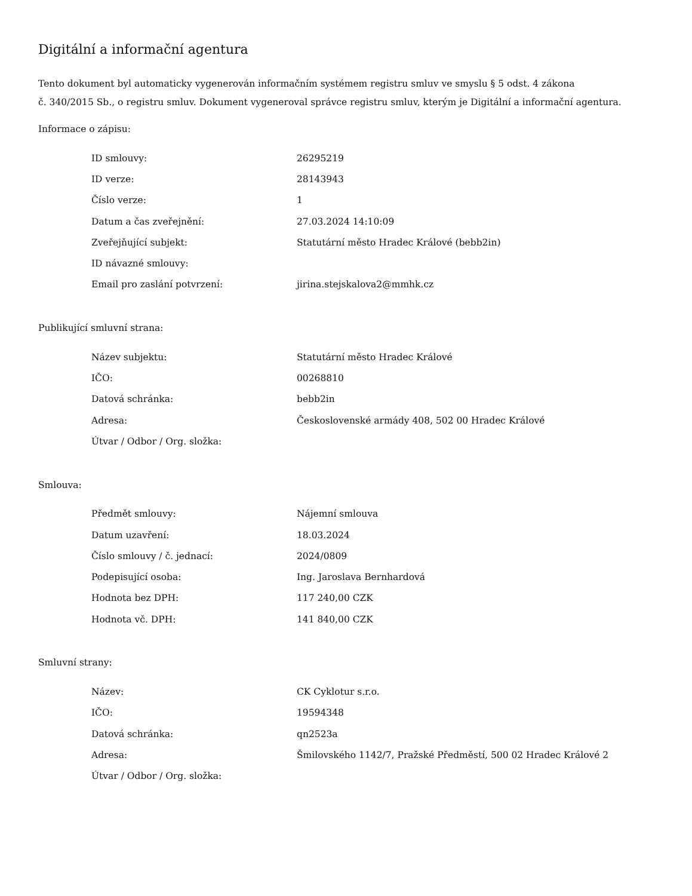Digitální a informační agentura
Tento dokument byl automaticky vygenerován informačním systémem registru smluv ve smyslu § 5 odst. 4 zákona
č. 340/2015 Sb., o registru smluv. Dokument vygeneroval správce registru smluv, kterým je Digitální a informační agentura.
Informace o zápisu:
| ID smlouvy: | 26295219 |
| ID verze: | 28143943 |
| Číslo verze: | 1 |
| Datum a čas zveřejnění: | 27.03.2024 14:10:09 |
| Zveřejňující subjekt: | Statutární město Hradec Králové (bebb2in) |
| ID návazné smlouvy: | |
| Email pro zaslání potvrzení: | jirina.stejskalova2@mmhk.cz |
Publikující smluvní strana:
| Název subjektu: | Statutární město Hradec Králové |
| IČO: | 00268810 |
| Datová schránka: | bebb2in |
| Adresa: | Československé armády 408, 502 00 Hradec Králové |
| Útvar / Odbor / Org. složka: | |
Smlouva:
| Předmět smlouvy: | Nájemní smlouva |
| Datum uzavření: | 18.03.2024 |
| Číslo smlouvy / č. jednací: | 2024/0809 |
| Podepisující osoba: | Ing. Jaroslava Bernhardová |
| Hodnota bez DPH: | 117 240,00 CZK |
| Hodnota vč. DPH: | 141 840,00 CZK |
Smluvní strany:
| Název: | CK Cyklotur s.r.o. |
| IČO: | 19594348 |
| Datová schránka: | qn2523a |
| Adresa: | Šmilovského 1142/7, Pražské Předměstí, 500 02 Hradec Králové 2 |
| Útvar / Odbor / Org. složka: | |